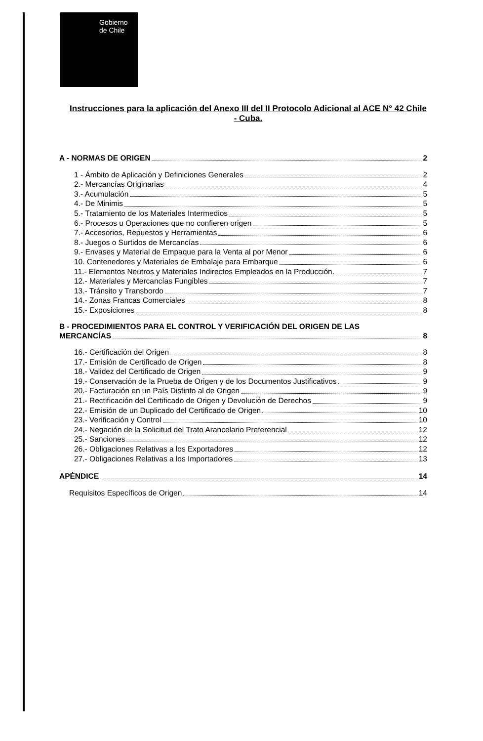Gobierno
de Chile
Instrucciones para la aplicación del Anexo III del II Protocolo Adicional al ACE N° 42 Chile - Cuba.
A - NORMAS DE ORIGEN 2
1 - Ámbito de Aplicación y Definiciones Generales 2
2.- Mercancías Originarias 4
3.- Acumulación 5
4.- De Minimis 5
5.- Tratamiento de los Materiales Intermedios 5
6.- Procesos u Operaciones que no confieren origen 5
7.- Accesorios, Repuestos y Herramientas 6
8.- Juegos o Surtidos de Mercancías 6
9.- Envases y Material de Empaque para la Venta al por Menor 6
10. Contenedores y Materiales de Embalaje para Embarque 6
11.- Elementos Neutros y Materiales Indirectos Empleados en la Producción. 7
12.- Materiales y Mercancías Fungibles 7
13.- Tránsito y Transbordo 7
14.- Zonas Francas Comerciales 8
15.- Exposiciones 8
B - PROCEDIMIENTOS PARA EL CONTROL Y VERIFICACIÓN DEL ORIGEN DE LAS
MERCANCÍAS 8
16.- Certificación del Origen 8
17.- Emisión de Certificado de Origen 8
18.- Validez del Certificado de Origen 9
19.- Conservación de la Prueba de Origen y de los Documentos Justificativos 9
20.- Facturación en un País Distinto al de Origen 9
21.- Rectificación del Certificado de Origen y Devolución de Derechos 9
22.- Emisión de un Duplicado del Certificado de Origen 10
23.- Verificación y Control 10
24.- Negación de la Solicitud del Trato Arancelario Preferencial 12
25.- Sanciones 12
26.- Obligaciones Relativas a los Exportadores 12
27.- Obligaciones Relativas a los Importadores 13
APÉNDICE 14
Requisitos Específicos de Origen 14